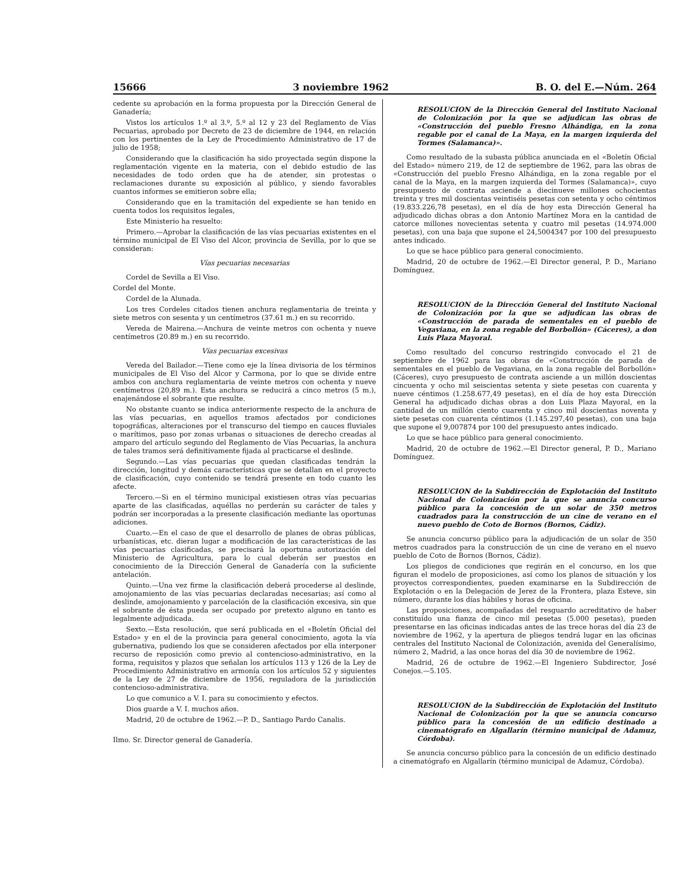15666 3 noviembre 1962 B. O. del E.—Núm. 264
cedente su aprobación en la forma propuesta por la Dirección General de Ganadería;
Vistos los artículos 1.º al 3.º, 5.º al 12 y 23 del Reglamento de Vías Pecuarias, aprobado por Decreto de 23 de diciembre de 1944, en relación con los pertinentes de la Ley de Procedimiento Administrativo de 17 de julio de 1958;
Considerando que la clasificación ha sido proyectada según dispone la reglamentación vigente en la materia, con el debido estudio de las necesidades de todo orden que ha de atender, sin protestas o reclamaciones durante su exposición al público, y siendo favorables cuantos informes se emitieron sobre ella;
Considerando que en la tramitación del expediente se han tenido en cuenta todos los requisitos legales,
Este Ministerio ha resuelto:
Primero.—Aprobar la clasificación de las vías pecuarias existentes en el término municipal de El Viso del Alcor, provincia de Sevilla, por lo que se consideran:
Vías pecuarias necesarias
Cordel de Sevilla a El Viso.
Cordel del Monte.
Cordel de la Alunada.
Los tres Cordeles citados tienen anchura reglamentaria de treinta y siete metros con sesenta y un centímetros (37.61 m.) en su recorrido.
Vereda de Mairena.—Anchura de veinte metros con ochenta y nueve centímetros (20.89 m.) en su recorrido.
Vías pecuarias excesivas
Vereda del Bailador.—Tiene como eje la línea divisoria de los términos municipales de El Viso del Alcor y Carmona, por lo que se divide entre ambos con anchura reglamentaria de veinte metros con ochenta y nueve centímetros (20,89 m.). Esta anchura se reducirá a cinco metros (5 m.), enajenándose el sobrante que resulte.
No obstante cuanto se indica anteriormente respecto de la anchura de las vías pecuarias, en aquellos tramos afectados por condiciones topográficas, alteraciones por el transcurso del tiempo en cauces fluviales o marítimos, paso por zonas urbanas o situaciones de derecho creadas al amparo del artículo segundo del Reglamento de Vías Pecuarias, la anchura de tales tramos será definitivamente fijada al practicarse el deslinde.
Segundo.—Las vías pecuarias que quedan clasificadas tendrán la dirección, longitud y demás características que se detallan en el proyecto de clasificación, cuyo contenido se tendrá presente en todo cuanto les afecte.
Tercero.—Si en el término municipal existiesen otras vías pecuarias aparte de las clasificadas, aquéllas no perderán su carácter de tales y podrán ser incorporadas a la presente clasificación mediante las oportunas adiciones.
Cuarto.—En el caso de que el desarrollo de planes de obras públicas, urbanísticas, etc. dieran lugar a modificación de las características de las vías pecuarias clasificadas, se precisará la oportuna autorización del Ministerio de Agricultura, para lo cual deberán ser puestos en conocimiento de la Dirección General de Ganadería con la suficiente antelación.
Quinto.—Una vez firme la clasificación deberá procederse al deslinde, amojonamiento de las vías pecuarias declaradas necesarias; así como al deslinde, amojonamiento y parcelación de la clasificación excesiva, sin que el sobrante de ésta pueda ser ocupado por pretexto alguno en tanto es legalmente adjudicada.
Sexto.—Esta resolución, que será publicada en el «Boletín Oficial del Estado» y en el de la provincia para general conocimiento, agota la vía gubernativa, pudiendo los que se consideren afectados por ella interponer recurso de reposición como previo al contencioso-administrativo, en la forma, requisitos y plazos que señalan los artículos 113 y 126 de la Ley de Procedimiento Administrativo en armonía con los artículos 52 y siguientes de la Ley de 27 de diciembre de 1956, reguladora de la jurisdicción contencioso-administrativa.
Lo que comunico a V. I. para su conocimiento y efectos.
Dios guarde a V. I. muchos años.
Madrid, 20 de octubre de 1962.—P. D., Santiago Pardo Canalis.
Ilmo. Sr. Director general de Ganadería.
RESOLUCION de la Dirección General del Instituto Nacional de Colonización por la que se adjudican las obras de «Construcción del pueblo Fresno Alhándiga, en la zona regable por el canal de La Maya, en la margen izquierda del Tormes (Salamanca)».
Como resultado de la subasta pública anunciada en el «Boletín Oficial del Estado» número 219, de 12 de septiembre de 1962, para las obras de «Construcción del pueblo Fresno Alhándiga, en la zona regable por el canal de la Maya, en la margen izquierda del Tormes (Salamanca)», cuyo presupuesto de contrata asciende a diecinueve millones ochocientas treinta y tres mil doscientas veintiséis pesetas con setenta y ocho céntimos (19.833.226,78 pesetas), en el día de hoy esta Dirección General ha adjudicado dichas obras a don Antonio Martínez Mora en la cantidad de catorce millones novecientas setenta y cuatro mil pesetas (14.974.000 pesetas), con una baja que supone el 24,5004347 por 100 del presupuesto antes indicado.
Lo que se hace público para general conocimiento.
Madrid, 20 de octubre de 1962.—El Director general, P. D., Mariano Domínguez.
RESOLUCION de la Dirección General del Instituto Nacional de Colonización por la que se adjudican las obras de «Construcción de parada de sementales en el pueblo de Vegaviana, en la zona regable del Borbollón» (Cáceres), a don Luis Plaza Mayoral.
Como resultado del concurso restringido convocado el 21 de septiembre de 1962 para las obras de «Construcción de parada de sementales en el pueblo de Vegaviana, en la zona regable del Borbollón» (Cáceres), cuyo presupuesto de contrata asciende a un millón doscientas cincuenta y ocho mil seiscientas setenta y siete pesetas con cuarenta y nueve céntimos (1.258.677,49 pesetas), en el día de hoy esta Dirección General ha adjudicado dichas obras a don Luis Plaza Mayoral, en la cantidad de un millón ciento cuarenta y cinco mil doscientas noventa y siete pesetas con cuarenta céntimos (1.145.297,40 pesetas), con una baja que supone el 9,007874 por 100 del presupuesto antes indicado.
Lo que se hace público para general conocimiento.
Madrid, 20 de octubre de 1962.—El Director general, P. D., Mariano Domínguez.
RESOLUCION de la Subdirección de Explotación del Instituto Nacional de Colonización por la que se anuncia concurso público para la concesión de un solar de 350 metros cuadrados para la construcción de un cine de verano en el nuevo pueblo de Coto de Bornos (Bornos, Cádiz).
Se anuncia concurso público para la adjudicación de un solar de 350 metros cuadrados para la construcción de un cine de verano en el nuevo pueblo de Coto de Bornos (Bornos, Cádiz).
Los pliegos de condiciones que regirán en el concurso, en los que figuran el modelo de proposiciones, así como los planos de situación y los proyectos correspondientes, pueden examinarse en la Subdirección de Explotación o en la Delegación de Jerez de la Frontera, plaza Esteve, sin número, durante los días hábiles y horas de oficina.
Las proposiciones, acompañadas del resguardo acreditativo de haber constituído una fianza de cinco mil pesetas (5.000 pesetas), pueden presentarse en las oficinas indicadas antes de las trece horas del día 23 de noviembre de 1962, y la apertura de pliegos tendrá lugar en las oficinas centrales del Instituto Nacional de Colonización, avenida del Generalísimo, número 2, Madrid, a las once horas del día 30 de noviembre de 1962.
Madrid, 26 de octubre de 1962.—El Ingeniero Subdirector, José Conejos.—5.105.
RESOLUCION de la Subdirección de Explotación del Instituto Nacional de Colonización por la que se anuncia concurso público para la concesión de un edificio destinado a cinematógrafo en Algallarín (término municipal de Adamuz, Córdoba).
Se anuncia concurso público para la concesión de un edificio destinado a cinematógrafo en Algallarín (término municipal de Adamuz, Córdoba).